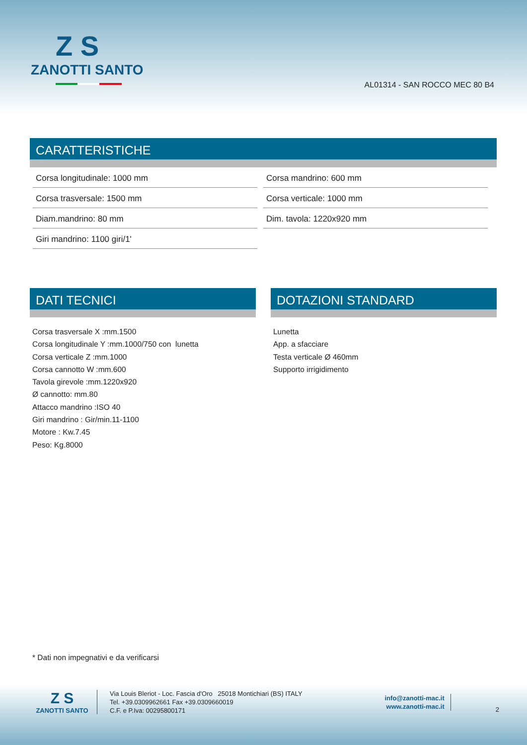Z S
ZANOTTI SANTO
AL01314 - SAN ROCCO MEC 80 B4
CARATTERISTICHE
| Corsa longitudinale: 1000 mm | Corsa mandrino: 600 mm |
| Corsa trasversale: 1500 mm | Corsa verticale: 1000 mm |
| Diam.mandrino: 80 mm | Dim. tavola: 1220x920 mm |
| Giri mandrino: 1100 giri/1' | |
DATI TECNICI
Corsa trasversale X :mm.1500
Corsa longitudinale Y :mm.1000/750 con lunetta
Corsa verticale Z :mm.1000
Corsa cannotto W :mm.600
Tavola girevole :mm.1220x920
Ø cannotto: mm.80
Attacco mandrino :ISO 40
Giri mandrino : Gir/min.11-1100
Motore : Kw.7.45
Peso: Kg.8000
DOTAZIONI STANDARD
Lunetta
App. a sfacciare
Testa verticale Ø 460mm
Supporto irrigidimento
* Dati non impegnativi e da verificarsi
Z S
ZANOTTI SANTO
Via Louis Bleriot - Loc. Fascia d'Oro 25018 Montichiari (BS) ITALY
Tel. +39.0309962661 Fax +39.0309660019
C.F. e P.Iva: 00295800171
info@zanotti-mac.it
www.zanotti-mac.it
2